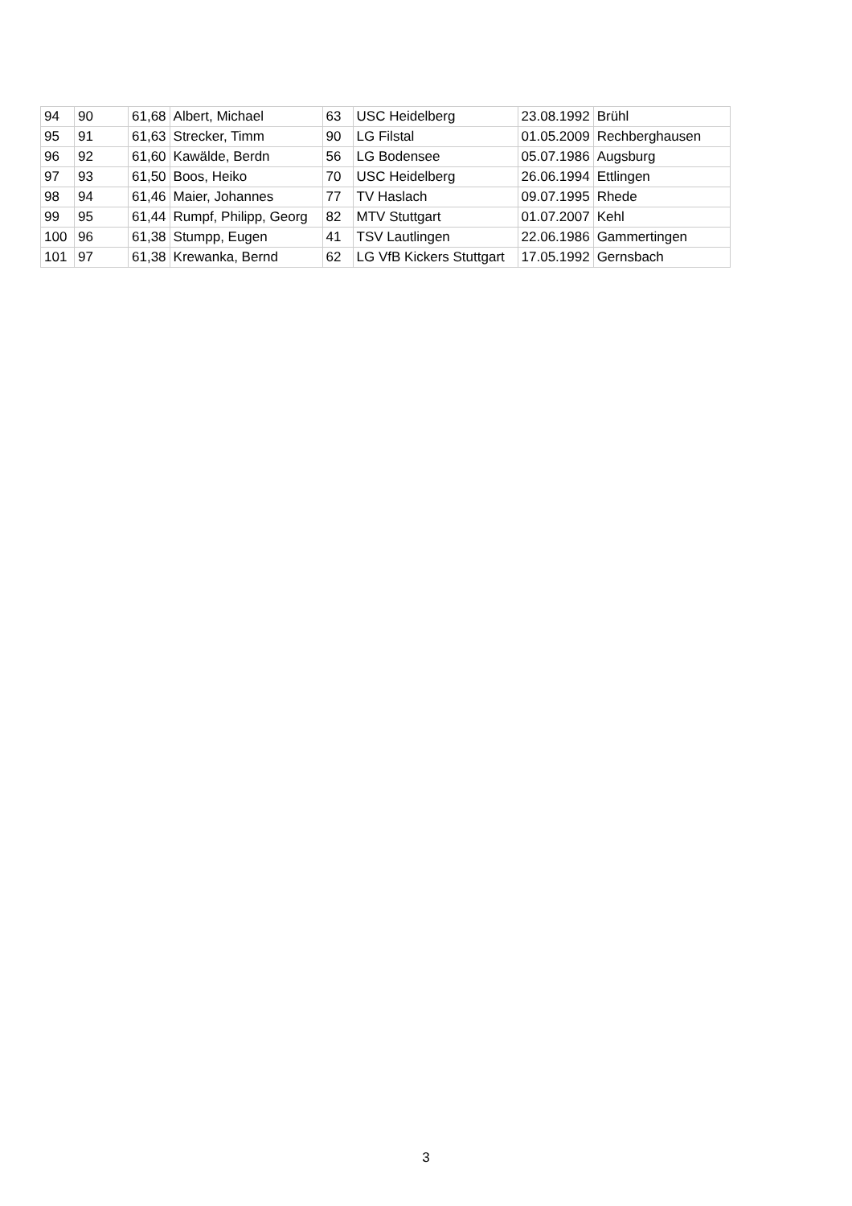| 94 | 90 | 61,68 | Albert, Michael | 63 | USC Heidelberg | 23.08.1992 | Brühl |
| 95 | 91 | 61,63 | Strecker, Timm | 90 | LG Filstal | 01.05.2009 | Rechberghausen |
| 96 | 92 | 61,60 | Kawälde, Berdn | 56 | LG Bodensee | 05.07.1986 | Augsburg |
| 97 | 93 | 61,50 | Boos, Heiko | 70 | USC Heidelberg | 26.06.1994 | Ettlingen |
| 98 | 94 | 61,46 | Maier, Johannes | 77 | TV Haslach | 09.07.1995 | Rhede |
| 99 | 95 | 61,44 | Rumpf, Philipp, Georg | 82 | MTV Stuttgart | 01.07.2007 | Kehl |
| 100 | 96 | 61,38 | Stumpp, Eugen | 41 | TSV Lautlingen | 22.06.1986 | Gammertingen |
| 101 | 97 | 61,38 | Krewanka, Bernd | 62 | LG VfB Kickers Stuttgart | 17.05.1992 | Gernsbach |
3